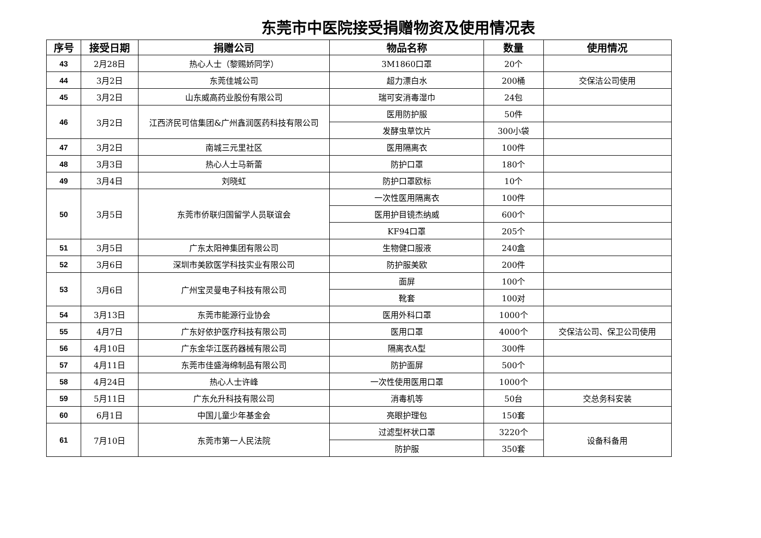东莞市中医院接受捐赠物资及使用情况表
| 序号 | 接受日期 | 捐赠公司 | 物品名称 | 数量 | 使用情况 |
| --- | --- | --- | --- | --- | --- |
| 43 | 2月28日 | 热心人士（黎赐娇同学） | 3M1860口罩 | 20个 | |
| 44 | 3月2日 | 东莞佳城公司 | 超力漂白水 | 200桶 | 交保洁公司使用 |
| 45 | 3月2日 | 山东威高药业股份有限公司 | 瑞可安消毒湿巾 | 24包 | |
| 46 | 3月2日 | 江西济民可信集团&广州鑫润医药科技有限公司 | 医用防护服 | 50件 | |
| | | | 发酵虫草饮片 | 300小袋 | |
| 47 | 3月2日 | 南城三元里社区 | 医用隔离衣 | 100件 | |
| 48 | 3月3日 | 热心人士马新蕾 | 防护口罩 | 180个 | |
| 49 | 3月4日 | 刘晓虹 | 防护口罩欧标 | 10个 | |
| 50 | 3月5日 | 东莞市侨联归国留学人员联谊会 | 一次性医用隔离衣 | 100件 | |
| | | | 医用护目镜杰纳威 | 600个 | |
| | | | KF94口罩 | 205个 | |
| 51 | 3月5日 | 广东太阳神集团有限公司 | 生物健口服液 | 240盒 | |
| 52 | 3月6日 | 深圳市美欧医学科技实业有限公司 | 防护服美欧 | 200件 | |
| 53 | 3月6日 | 广州宝灵曼电子科技有限公司 | 面屏 | 100个 | |
| | | | 靴套 | 100对 | |
| 54 | 3月13日 | 东莞市能源行业协会 | 医用外科口罩 | 1000个 | |
| 55 | 4月7日 | 广东好依护医疗科技有限公司 | 医用口罩 | 4000个 | 交保洁公司、保卫公司使用 |
| 56 | 4月10日 | 广东金华江医药器械有限公司 | 隔离衣A型 | 300件 | |
| 57 | 4月11日 | 东莞市佳盛海绵制品有限公司 | 防护面屏 | 500个 | |
| 58 | 4月24日 | 热心人士许峰 | 一次性使用医用口罩 | 1000个 | |
| 59 | 5月11日 | 广东允升科技有限公司 | 消毒机等 | 50台 | 交总务科安装 |
| 60 | 6月1日 | 中国儿童少年基金会 | 亮眼护理包 | 150套 | |
| 61 | 7月10日 | 东莞市第一人民法院 | 过滤型杯状口罩 | 3220个 | 设备科备用 |
| | | | 防护服 | 350套 | |